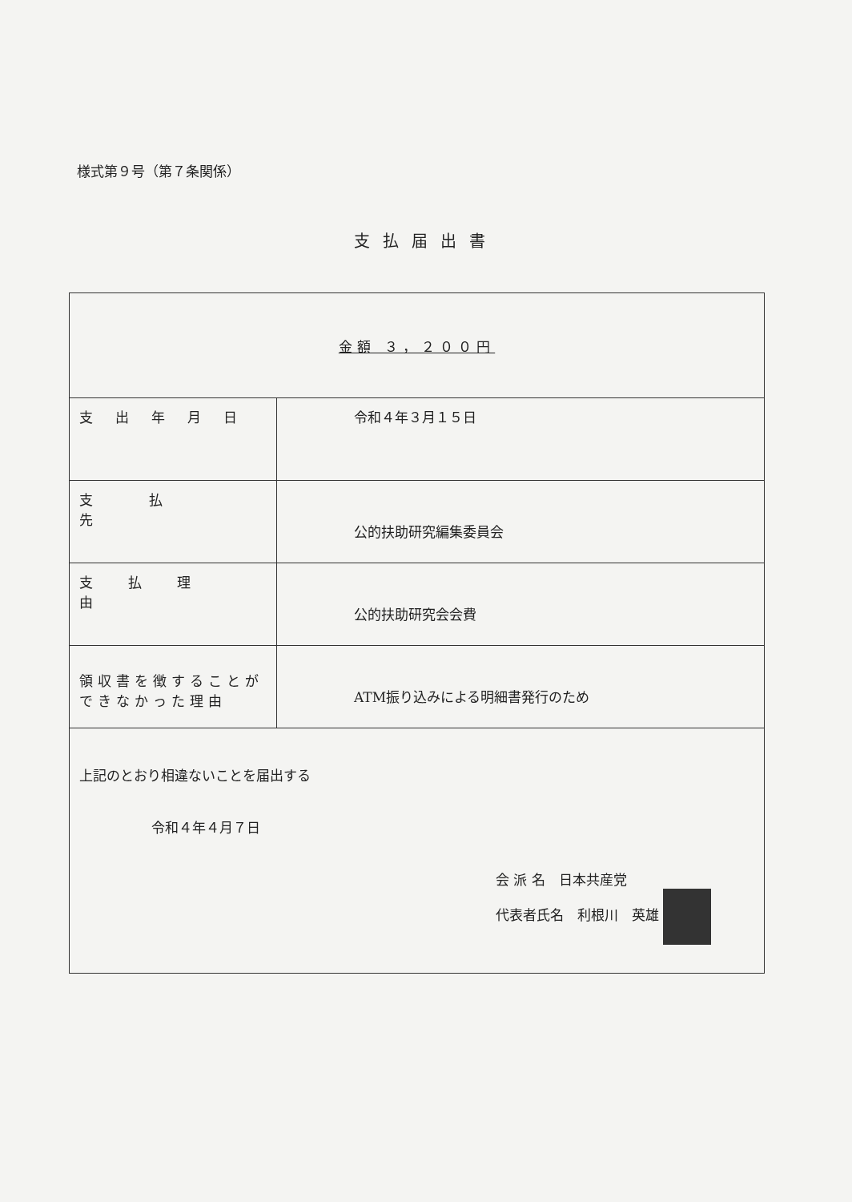様式第９号（第７条関係）
支払届出書
| 金額 ３，２００円 | |
| 支出年月日 | 令和４年３月１５日 |
| 支払先 | 公的扶助研究編集委員会 |
| 支払理由 | 公的扶助研究会会費 |
| 領収書を徴することが できなかった理由 | ATM振り込みによる明細書発行のため |
| 上記のとおり相違ないことを届出する 令和４年４月７日 会 派 名 日本共産党 代表者氏名 利根川 英雄 | |